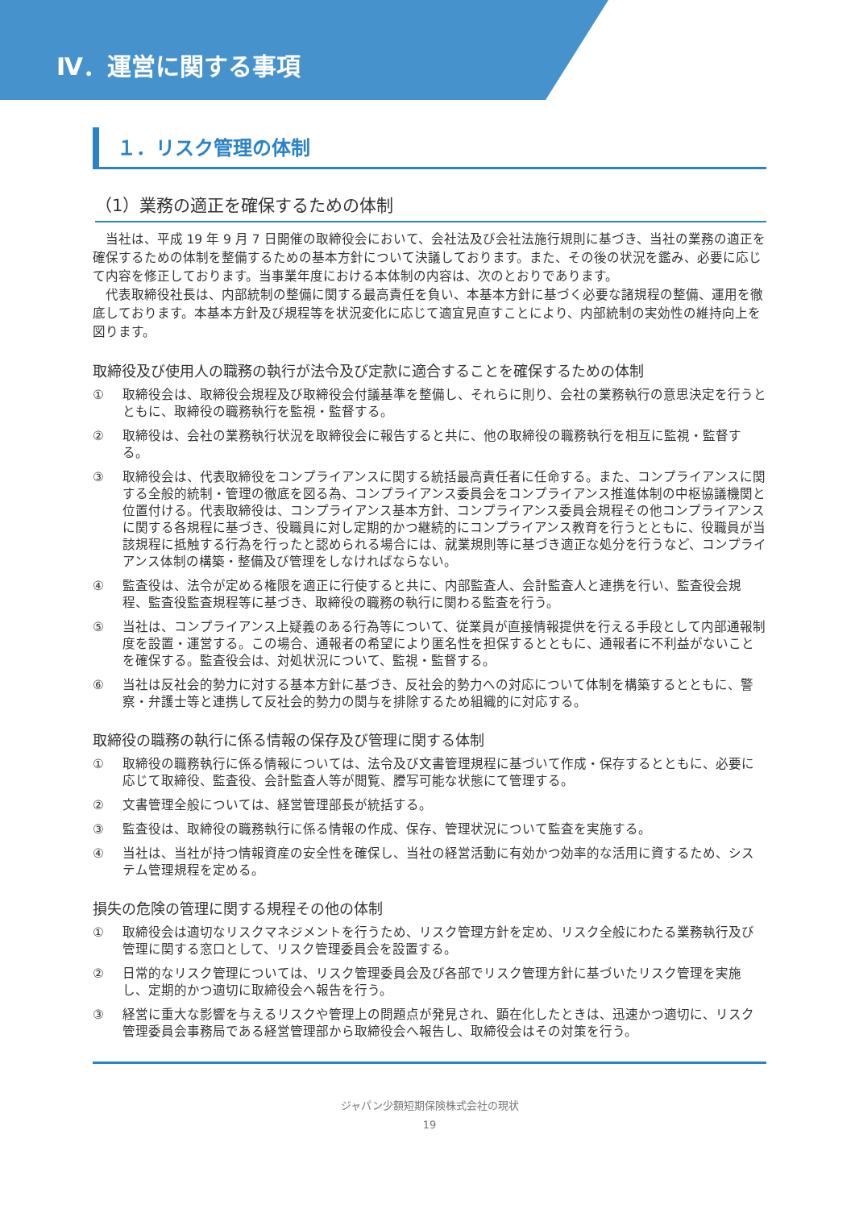Ⅳ．運営に関する事項
１．リスク管理の体制
（1）業務の適正を確保するための体制
当社は、平成 19 年 9 月 7 日開催の取締役会において、会社法及び会社法施行規則に基づき、当社の業務の適正を確保するための体制を整備するための基本方針について決議しております。また、その後の状況を鑑み、必要に応じて内容を修正しております。当事業年度における本体制の内容は、次のとおりであります。
代表取締役社長は、内部統制の整備に関する最高責任を負い、本基本方針に基づく必要な諸規程の整備、運用を徹底しております。本基本方針及び規程等を状況変化に応じて適宜見直すことにより、内部統制の実効性の維持向上を図ります。
取締役及び使用人の職務の執行が法令及び定款に適合することを確保するための体制
① 取締役会は、取締役会規程及び取締役会付議基準を整備し、それらに則り、会社の業務執行の意思決定を行うとともに、取締役の職務執行を監視・監督する。
② 取締役は、会社の業務執行状況を取締役会に報告すると共に、他の取締役の職務執行を相互に監視・監督する。
③ 取締役会は、代表取締役をコンプライアンスに関する統括最高責任者に任命する。また、コンプライアンスに関する全般的統制・管理の徹底を図る為、コンプライアンス委員会をコンプライアンス推進体制の中枢協議機関と位置付ける。代表取締役は、コンプライアンス基本方針、コンプライアンス委員会規程その他コンプライアンスに関する各規程に基づき、役職員に対し定期的かつ継続的にコンプライアンス教育を行うとともに、役職員が当該規程に抵触する行為を行ったと認められる場合には、就業規則等に基づき適正な処分を行うなど、コンプライアンス体制の構築・整備及び管理をしなければならない。
④ 監査役は、法令が定める権限を適正に行使すると共に、内部監査人、会計監査人と連携を行い、監査役会規程、監査役監査規程等に基づき、取締役の職務の執行に関わる監査を行う。
⑤ 当社は、コンプライアンス上疑義のある行為等について、従業員が直接情報提供を行える手段として内部通報制度を設置・運営する。この場合、通報者の希望により匿名性を担保するとともに、通報者に不利益がないことを確保する。監査役会は、対処状況について、監視・監督する。
⑥ 当社は反社会的勢力に対する基本方針に基づき、反社会的勢力への対応について体制を構築するとともに、警察・弁護士等と連携して反社会的勢力の関与を排除するため組織的に対応する。
取締役の職務の執行に係る情報の保存及び管理に関する体制
① 取締役の職務執行に係る情報については、法令及び文書管理規程に基づいて作成・保存するとともに、必要に応じて取締役、監査役、会計監査人等が閲覧、謄写可能な状態にて管理する。
② 文書管理全般については、経営管理部長が統括する。
③ 監査役は、取締役の職務執行に係る情報の作成、保存、管理状況について監査を実施する。
④ 当社は、当社が持つ情報資産の安全性を確保し、当社の経営活動に有効かつ効率的な活用に資するため、システム管理規程を定める。
損失の危険の管理に関する規程その他の体制
① 取締役会は適切なリスクマネジメントを行うため、リスク管理方針を定め、リスク全般にわたる業務執行及び管理に関する窓口として、リスク管理委員会を設置する。
② 日常的なリスク管理については、リスク管理委員会及び各部でリスク管理方針に基づいたリスク管理を実施し、定期的かつ適切に取締役会へ報告を行う。
③ 経営に重大な影響を与えるリスクや管理上の問題点が発見され、顕在化したときは、迅速かつ適切に、リスク管理委員会事務局である経営管理部から取締役会へ報告し、取締役会はその対策を行う。
ジャパン少額短期保険株式会社の現状
19